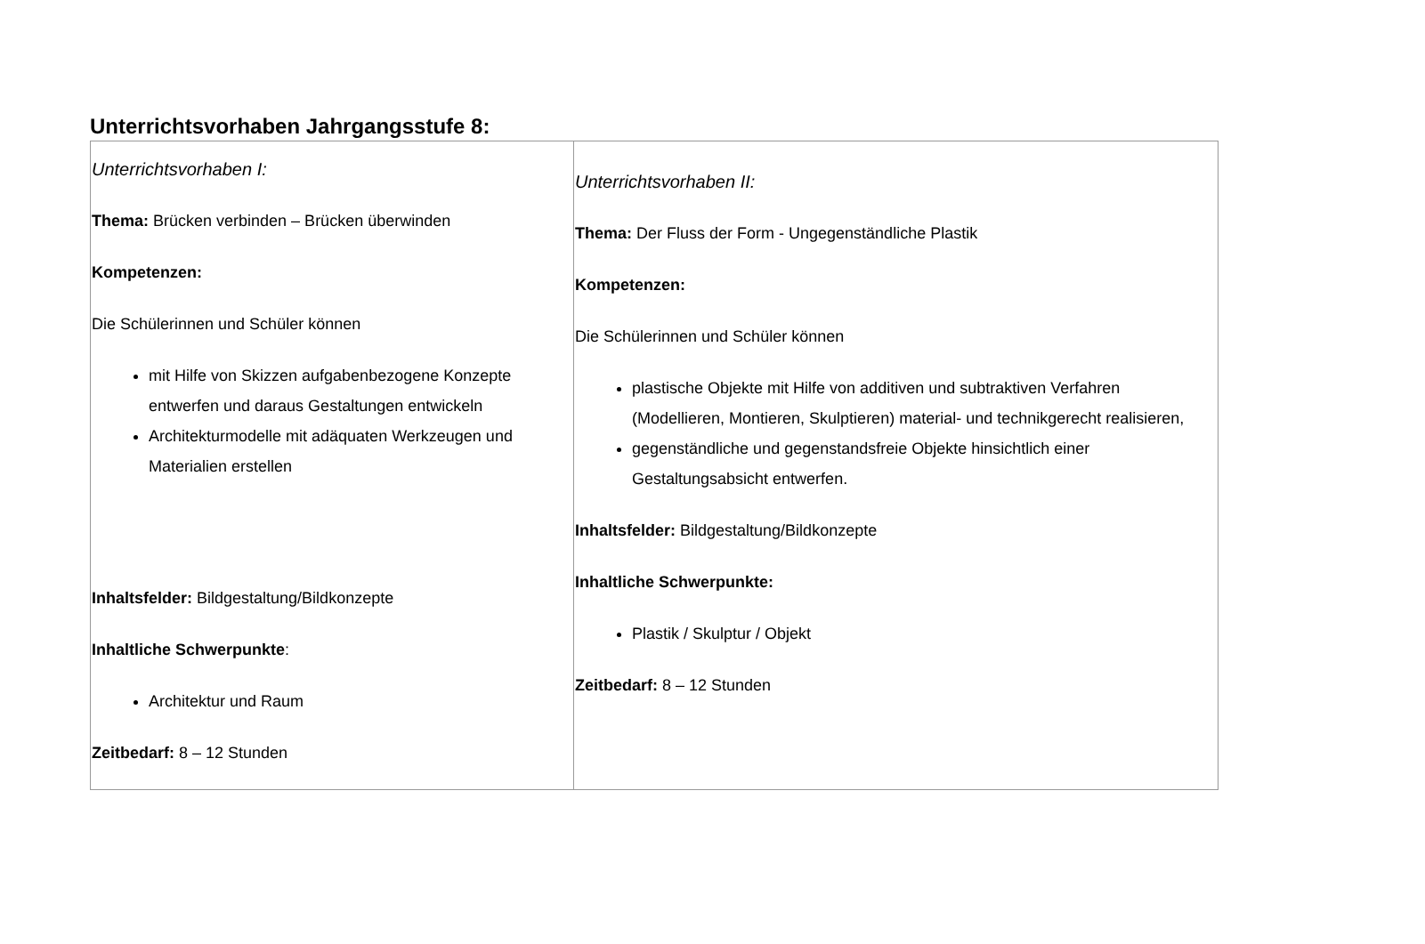Unterrichtsvorhaben Jahrgangsstufe 8:
| Unterrichtsvorhaben I: Thema: Brücken verbinden – Brücken überwinden Kompetenzen: Die Schülerinnen und Schüler können mit Hilfe von Skizzen aufgabenbezogene Konzepte entwerfen und daraus Gestaltungen entwickeln Architekturmodelle mit adäquaten Werkzeugen und Materialien erstellen Inhaltsfelder: Bildgestaltung/Bildkonzepte Inhaltliche Schwerpunkte : Architektur und Raum Zeitbedarf: 8 – 12 Stunden | Unterrichtsvorhaben II: Thema: Der Fluss der Form - Ungegenständliche Plastik Kompetenzen: Die Schülerinnen und Schüler können plastische Objekte mit Hilfe von additiven und subtraktiven Verfahren (Modellieren, Montieren, Skulptieren) material- und technikgerecht realisieren, gegenständliche und gegenstandsfreie Objekte hinsichtlich einer Gestaltungsabsicht entwerfen. Inhaltsfelder: Bildgestaltung/Bildkonzepte Inhaltliche Schwerpunkte: Plastik / Skulptur / Objekt Zeitbedarf: 8 – 12 Stunden |